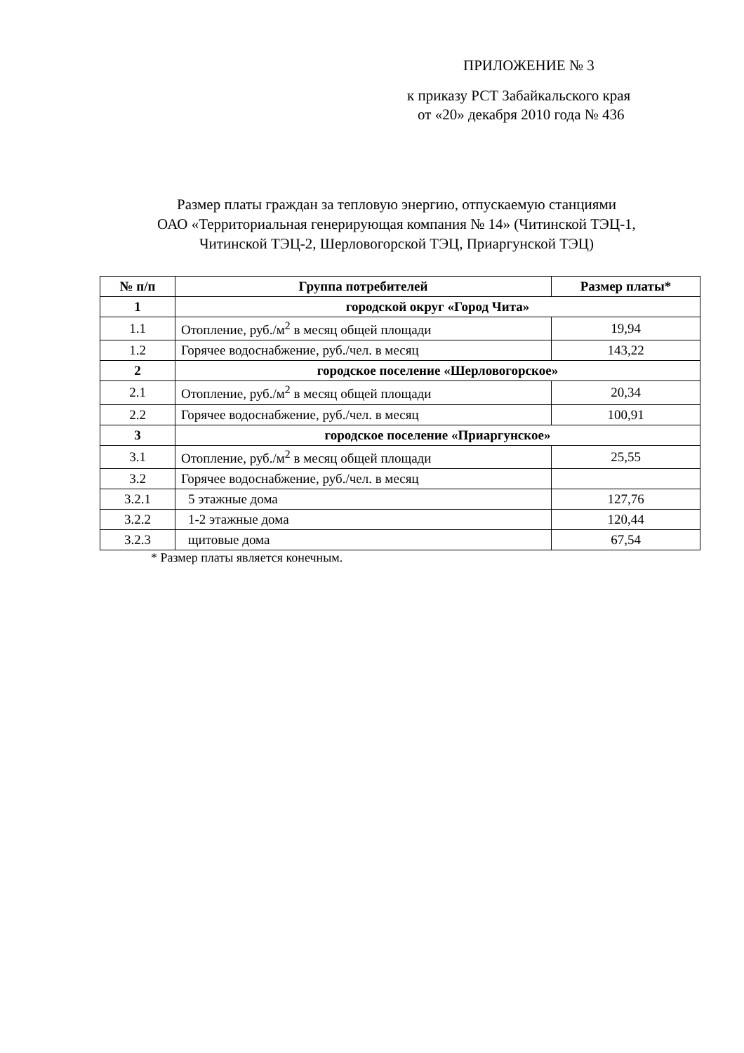ПРИЛОЖЕНИЕ № 3
к приказу РСТ Забайкальского края
от «20» декабря 2010 года № 436
Размер платы граждан за тепловую энергию, отпускаемую станциями
ОАО «Территориальная генерирующая компания № 14» (Читинской ТЭЦ-1,
Читинской ТЭЦ-2, Шерловогорской ТЭЦ, Приаргунской ТЭЦ)
| № п/п | Группа потребителей | Размер платы* |
| --- | --- | --- |
| 1 | городской округ «Город Чита» | |
| 1.1 | Отопление, руб./м<sup>2</sup> в месяц общей площади | 19,94 |
| 1.2 | Горячее водоснабжение, руб./чел. в месяц | 143,22 |
| 2 | городское поселение «Шерловогорское» | |
| 2.1 | Отопление, руб./м<sup>2</sup> в месяц общей площади | 20,34 |
| 2.2 | Горячее водоснабжение, руб./чел. в месяц | 100,91 |
| 3 | городское поселение «Приаргунское» | |
| 3.1 | Отопление, руб./м<sup>2</sup> в месяц общей площади | 25,55 |
| 3.2 | Горячее водоснабжение, руб./чел. в месяц | |
| 3.2.1 | 5 этажные дома | 127,76 |
| 3.2.2 | 1-2 этажные дома | 120,44 |
| 3.2.3 | щитовые дома | 67,54 |
* Размер платы является конечным.